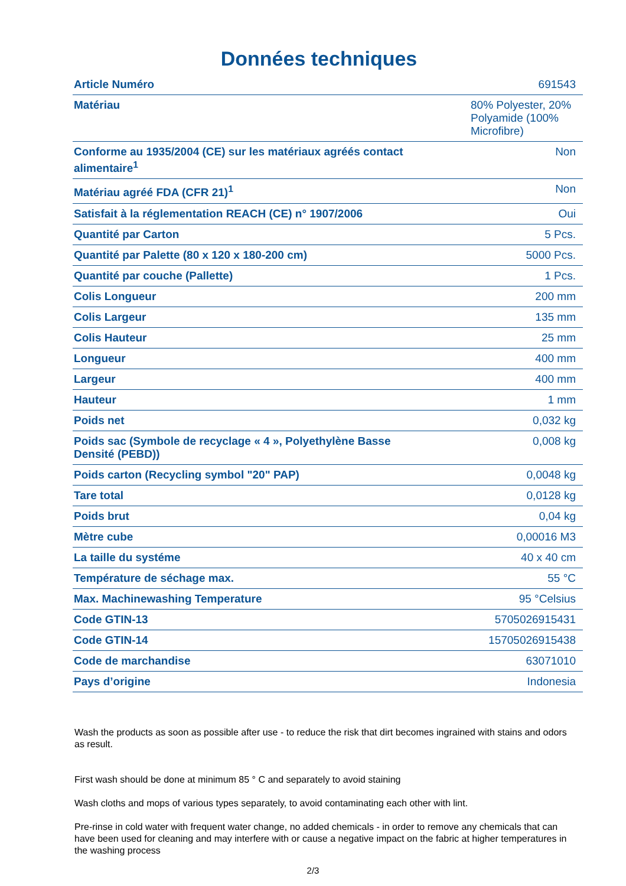Données techniques
| Article Numéro | 691543 |
| Matériau | 80% Polyester, 20% Polyamide (100% Microfibre) |
| Conforme au 1935/2004 (CE) sur les matériaux agréés contact alimentaire<sup>1</sup> | Non |
| Matériau agréé FDA (CFR 21)<sup>1</sup> | Non |
| Satisfait à la réglementation REACH (CE) n° 1907/2006 | Oui |
| Quantité par Carton | 5 Pcs. |
| Quantité par Palette (80 x 120 x 180-200 cm) | 5000 Pcs. |
| Quantité par couche (Pallette) | 1 Pcs. |
| Colis Longueur | 200 mm |
| Colis Largeur | 135 mm |
| Colis Hauteur | 25 mm |
| Longueur | 400 mm |
| Largeur | 400 mm |
| Hauteur | 1 mm |
| Poids net | 0,032 kg |
| Poids sac (Symbole de recyclage « 4 », Polyethylène Basse Densité (PEBD)) | 0,008 kg |
| Poids carton (Recycling symbol "20" PAP) | 0,0048 kg |
| Tare total | 0,0128 kg |
| Poids brut | 0,04 kg |
| Mètre cube | 0,00016 M3 |
| La taille du systéme | 40 x 40 cm |
| Température de séchage max. | 55 °C |
| Max. Machinewashing Temperature | 95 °Celsius |
| Code GTIN-13 | 5705026915431 |
| Code GTIN-14 | 15705026915438 |
| Code de marchandise | 63071010 |
| Pays d’origine | Indonesia |
Wash the products as soon as possible after use - to reduce the risk that dirt becomes ingrained with stains and odors as result.
First wash should be done at minimum 85 ° C and separately to avoid staining
Wash cloths and mops of various types separately, to avoid contaminating each other with lint.
Pre-rinse in cold water with frequent water change, no added chemicals - in order to remove any chemicals that can have been used for cleaning and may interfere with or cause a negative impact on the fabric at higher temperatures in the washing process
2/3